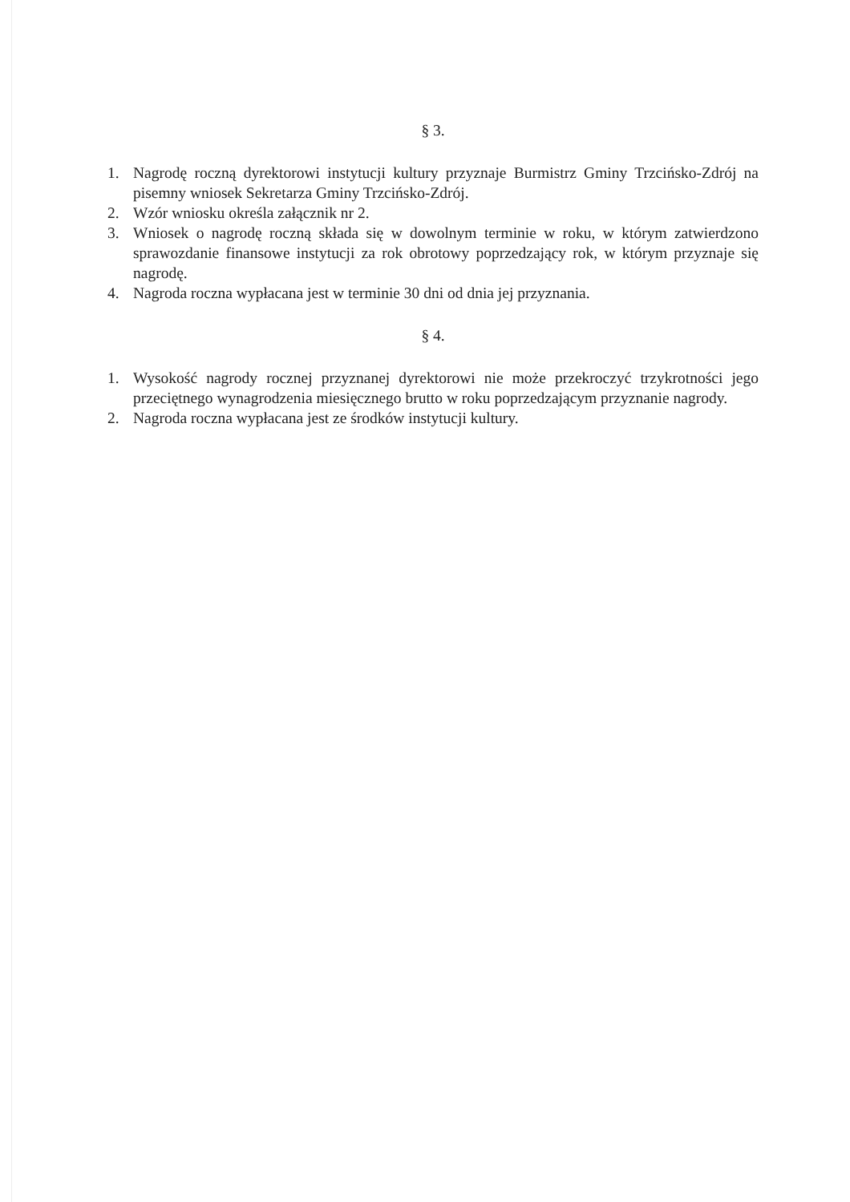§ 3.
1. Nagrodę roczną dyrektorowi instytucji kultury przyznaje Burmistrz Gminy Trzcińsko-Zdrój na pisemny wniosek Sekretarza Gminy Trzcińsko-Zdrój.
2. Wzór wniosku określa załącznik nr 2.
3. Wniosek o nagrodę roczną składa się w dowolnym terminie w roku, w którym zatwierdzono sprawozdanie finansowe instytucji za rok obrotowy poprzedzający rok, w którym przyznaje się nagrodę.
4. Nagroda roczna wypłacana jest w terminie 30 dni od dnia jej przyznania.
§ 4.
1. Wysokość nagrody rocznej przyznanej dyrektorowi nie może przekroczyć trzykrotności jego przeciętnego wynagrodzenia miesięcznego brutto w roku poprzedzającym przyznanie nagrody.
2. Nagroda roczna wypłacana jest ze środków instytucji kultury.